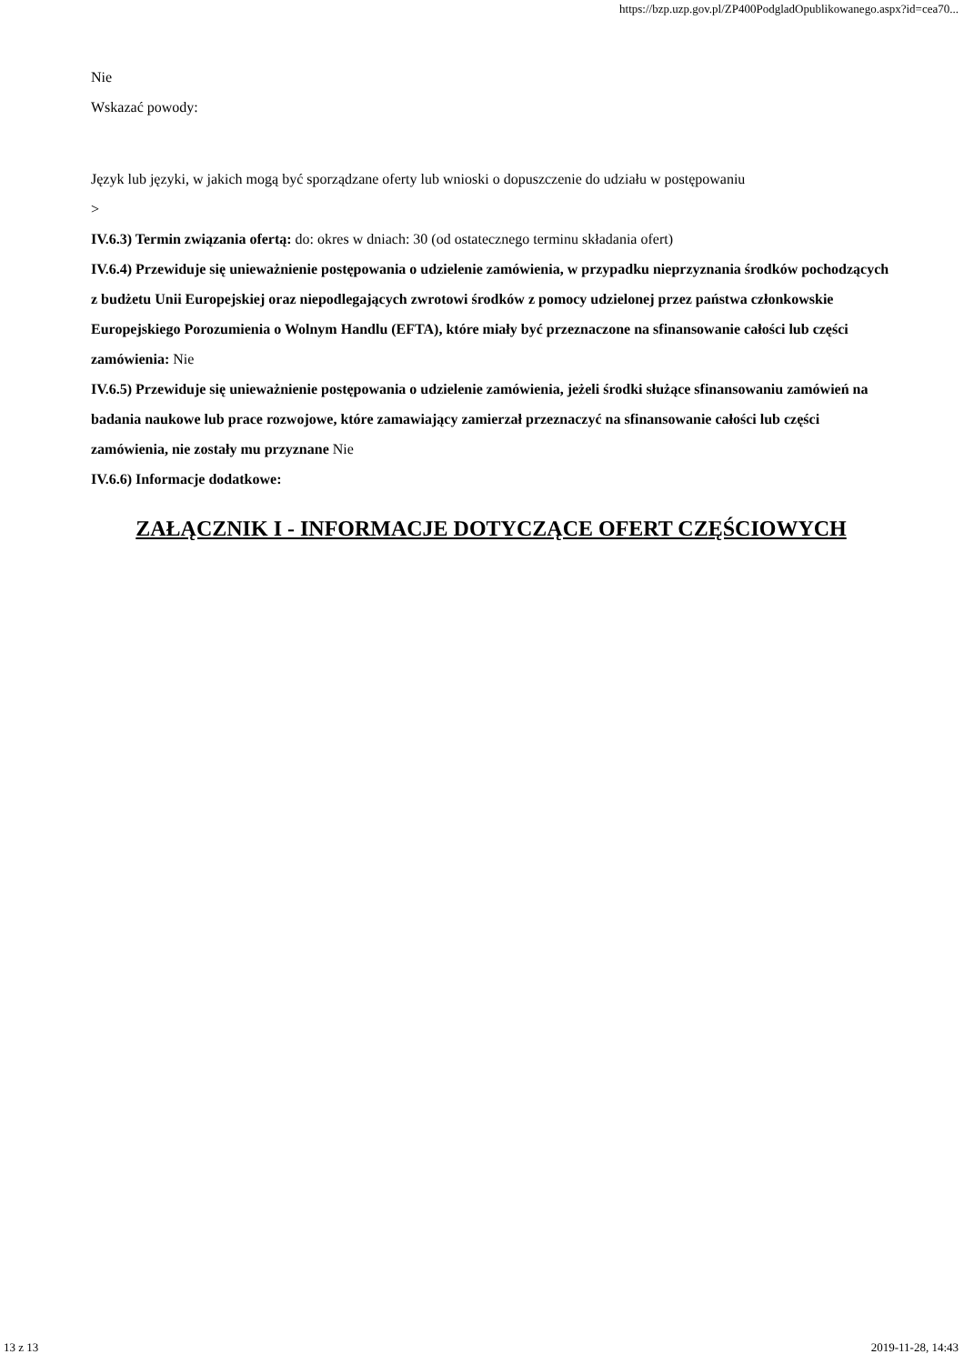https://bzp.uzp.gov.pl/ZP400PodgladOpublikowanego.aspx?id=cea70...
Nie
Wskazać powody:
Język lub języki, w jakich mogą być sporządzane oferty lub wnioski o dopuszczenie do udziału w postępowaniu
>
IV.6.3) Termin związania ofertą: do: okres w dniach: 30 (od ostatecznego terminu składania ofert)
IV.6.4) Przewiduje się unieważnienie postępowania o udzielenie zamówienia, w przypadku nieprzyznania środków pochodzących z budżetu Unii Europejskiej oraz niepodlegających zwrotowi środków z pomocy udzielonej przez państwa członkowskie Europejskiego Porozumienia o Wolnym Handlu (EFTA), które miały być przeznaczone na sfinansowanie całości lub części zamówienia: Nie
IV.6.5) Przewiduje się unieważnienie postępowania o udzielenie zamówienia, jeżeli środki służące sfinansowaniu zamówień na badania naukowe lub prace rozwojowe, które zamawiający zamierzał przeznaczyć na sfinansowanie całości lub części zamówienia, nie zostały mu przyznane Nie
IV.6.6) Informacje dodatkowe:
ZAŁĄCZNIK I - INFORMACJE DOTYCZĄCE OFERT CZĘŚCIOWYCH
13 z 13 2019-11-28, 14:43